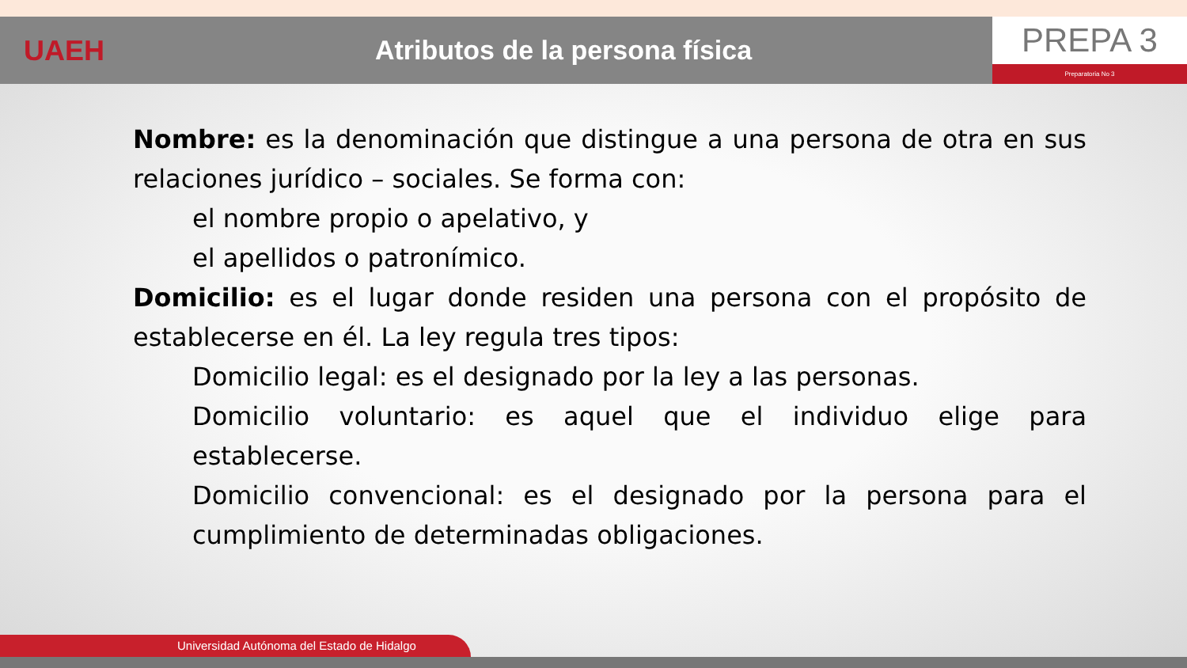UAEH Atributos de la persona física
PREPA 3
Preparatoria No 3
Nombre: es la denominación que distingue a una persona de otra en sus relaciones jurídico – sociales. Se forma con:
el nombre propio o apelativo, y
el apellidos o patronímico.
Domicilio: es el lugar donde residen una persona con el propósito de establecerse en él. La ley regula tres tipos:
Domicilio legal: es el designado por la ley a las personas.
Domicilio voluntario: es aquel que el individuo elige para establecerse.
Domicilio convencional: es el designado por la persona para el cumplimiento de determinadas obligaciones.
Universidad Autónoma del Estado de Hidalgo